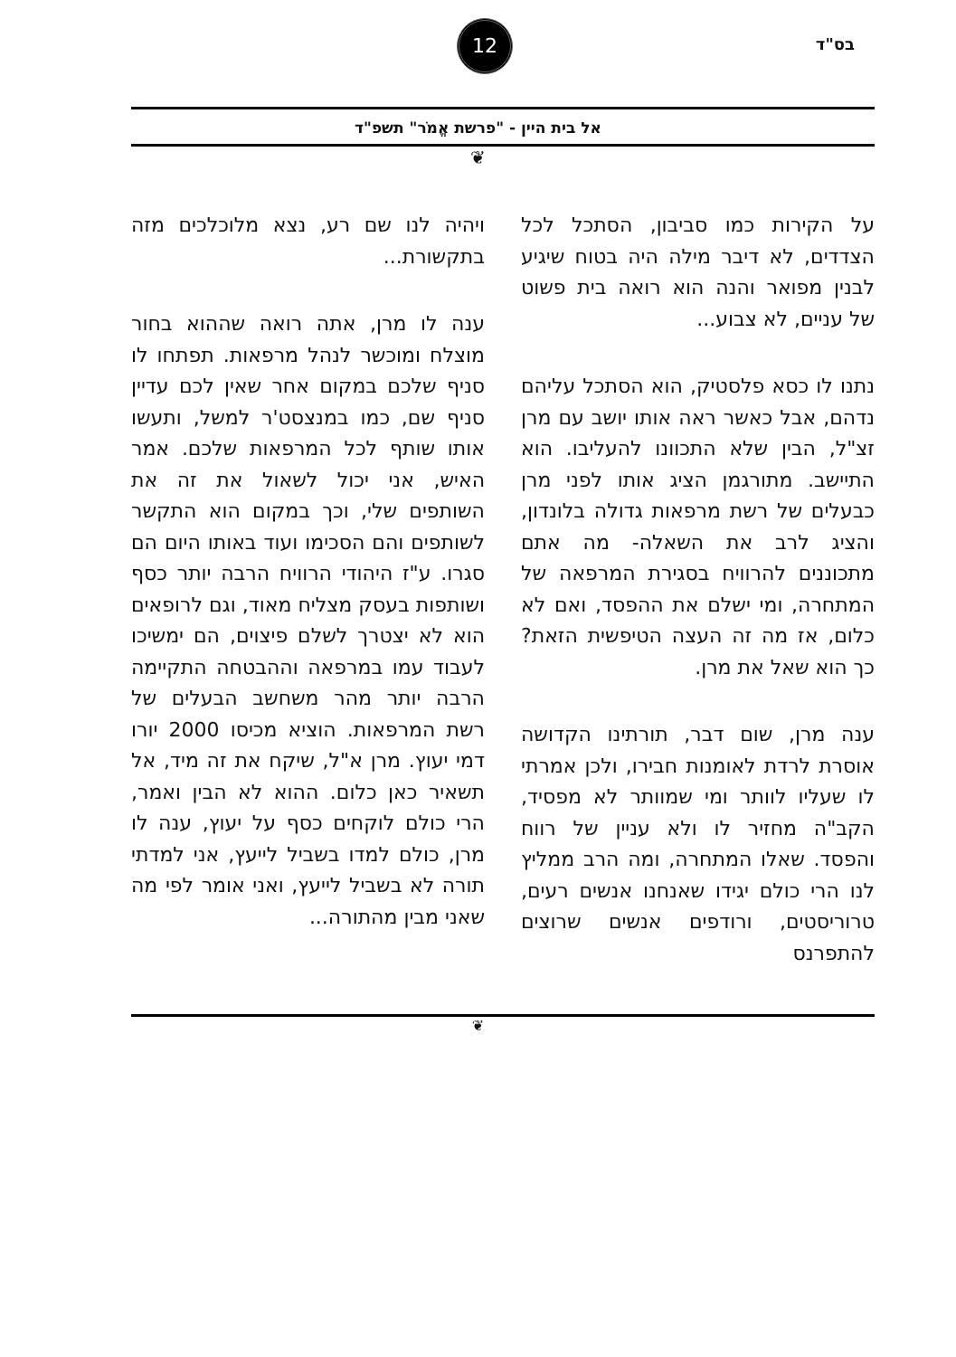בס"ד
12
אל בית היין - "פרשת אֱמֹר" תשפ"ד
❦
על הקירות כמו סביבון, הסתכל לכל הצדדים, לא דיבר מילה היה בטוח שיגיע לבנין מפואר והנה הוא רואה בית פשוט של עניים, לא צבוע...
נתנו לו כסא פלסטיק, הוא הסתכל עליהם נדהם, אבל כאשר ראה אותו יושב עם מרן זצ"ל, הבין שלא התכוונו להעליבו. הוא התיישב. מתורגמן הציג אותו לפני מרן כבעלים של רשת מרפאות גדולה בלונדון, והציג לרב את השאלה- מה אתם מתכוננים להרוויח בסגירת המרפאה של המתחרה, ומי ישלם את ההפסד, ואם לא כלום, אז מה זה העצה הטיפשית הזאת? כך הוא שאל את מרן.
ענה מרן, שום דבר, תורתינו הקדושה אוסרת לרדת לאומנות חבירו, ולכן אמרתי לו שעליו לוותר ומי שמוותר לא מפסיד, הקב"ה מחזיר לו ולא עניין של רווח והפסד. שאלו המתחרה, ומה הרב ממליץ לנו הרי כולם יגידו שאנחנו אנשים רעים, טרוריסטים, ורודפים אנשים שרוצים להתפרנס
ויהיה לנו שם רע, נצא מלוכלכים מזה בתקשורת...
ענה לו מרן, אתה רואה שההוא בחור מוצלח ומוכשר לנהל מרפאות. תפתחו לו סניף שלכם במקום אחר שאין לכם עדיין סניף שם, כמו במנצסט'ר למשל, ותעשו אותו שותף לכל המרפאות שלכם. אמר האיש, אני יכול לשאול את זה את השותפים שלי, וכך במקום הוא התקשר לשותפים והם הסכימו ועוד באותו היום הם סגרו. ע"ז היהודי הרוויח הרבה יותר כסף ושותפות בעסק מצליח מאוד, וגם לרופאים הוא לא יצטרך לשלם פיצוים, הם ימשיכו לעבוד עמו במרפאה וההבטחה התקיימה הרבה יותר מהר משחשב הבעלים של רשת המרפאות. הוציא מכיסו 2000 יורו דמי יעוץ. מרן א"ל, שיקח את זה מיד, אל תשאיר כאן כלום. ההוא לא הבין ואמר, הרי כולם לוקחים כסף על יעוץ, ענה לו מרן, כולם למדו בשביל לייעץ, אני למדתי תורה לא בשביל לייעץ, ואני אומר לפי מה שאני מבין מהתורה...
❦